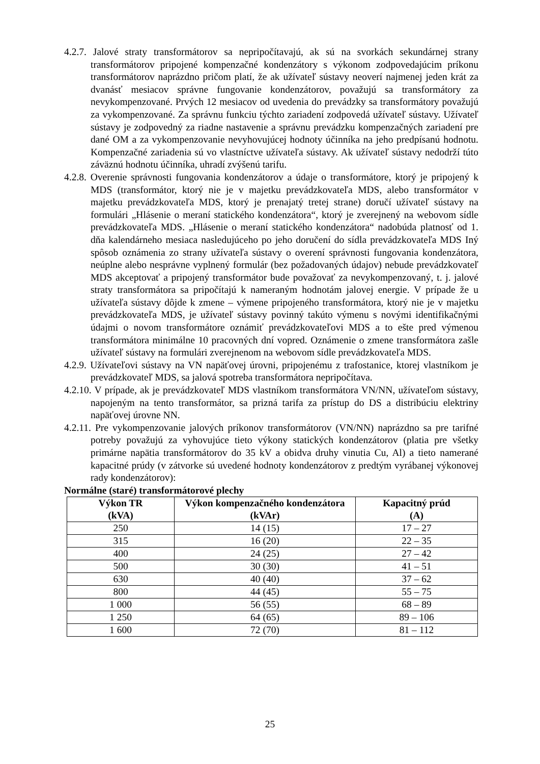4.2.7. Jalové straty transformátorov sa nepripočítavajú, ak sú na svorkách sekundárnej strany transformátorov pripojené kompenzačné kondenzátory s výkonom zodpovedajúcim príkonu transformátorov naprázdno pričom platí, že ak užívateľ sústavy neoverí najmenej jeden krát za dvanásť mesiacov správne fungovanie kondenzátorov, považujú sa transformátory za nevykompenzované. Prvých 12 mesiacov od uvedenia do prevádzky sa transformátory považujú za vykompenzované. Za správnu funkciu týchto zariadení zodpovedá užívateľ sústavy. Užívateľ sústavy je zodpovedný za riadne nastavenie a správnu prevádzku kompenzačných zariadení pre dané OM a za vykompenzovanie nevyhovujúcej hodnoty účinníka na jeho predpísanú hodnotu. Kompenzačné zariadenia sú vo vlastníctve užívateľa sústavy. Ak užívateľ sústavy nedodrží túto záväznú hodnotu účinníka, uhradí zvýšenú tarifu.
4.2.8. Overenie správnosti fungovania kondenzátorov a údaje o transformátore, ktorý je pripojený k MDS (transformátor, ktorý nie je v majetku prevádzkovateľa MDS, alebo transformátor v majetku prevádzkovateľa MDS, ktorý je prenajatý tretej strane) doručí užívateľ sústavy na formulári „Hlásenie o meraní statického kondenzátora“, ktorý je zverejnený na webovom sídle prevádzkovateľa MDS. „Hlásenie o meraní statického kondenzátora“ nadobúda platnosť od 1. dňa kalendárneho mesiaca nasledujúceho po jeho doručení do sídla prevádzkovateľa MDS Iný spôsob oznámenia zo strany užívateľa sústavy o overení správnosti fungovania kondenzátora, neúplne alebo nesprávne vyplnený formulár (bez požadovaných údajov) nebude prevádzkovateľ MDS akceptovať a pripojený transformátor bude považovať za nevykompenzovaný, t. j. jalové straty transformátora sa pripočítajú k nameraným hodnotám jalovej energie. V prípade že u užívateľa sústavy dôjde k zmene – výmene pripojeného transformátora, ktorý nie je v majetku prevádzkovateľa MDS, je užívateľ sústavy povinný takúto výmenu s novými identifikačnými údajmi o novom transformátore oznámiť prevádzkovateľovi MDS a to ešte pred výmenou transformátora minimálne 10 pracovných dní vopred. Oznámenie o zmene transformátora zašle užívateľ sústavy na formulári zverejnenom na webovom sídle prevádzkovateľa MDS.
4.2.9. Užívateľovi sústavy na VN napäťovej úrovni, pripojenému z trafostanice, ktorej vlastníkom je prevádzkovateľ MDS, sa jalová spotreba transformátora nepripočítava.
4.2.10. V prípade, ak je prevádzkovateľ MDS vlastníkom transformátora VN/NN, užívateľom sústavy, napojeným na tento transformátor, sa prizná tarifa za prístup do DS a distribúciu elektriny napäťovej úrovne NN.
4.2.11. Pre vykompenzovanie jalových príkonov transformátorov (VN/NN) naprázdno sa pre tarifné potreby považujú za vyhovujúce tieto výkony statických kondenzátorov (platia pre všetky primárne napätia transformátorov do 35 kV a obidva druhy vinutia Cu, Al) a tieto namerané kapacitné prúdy (v zátvorke sú uvedené hodnoty kondenzátorov z predtým vyrábanej výkonovej rady kondenzátorov):
Normálne (staré) transformátorové plechy
| Výkon TR (kVA) | Výkon kompenzačného kondenzátora (kVAr) | Kapacitný prúd (A) |
| --- | --- | --- |
| 250 | 14 (15) | 17 – 27 |
| 315 | 16 (20) | 22 – 35 |
| 400 | 24 (25) | 27 – 42 |
| 500 | 30 (30) | 41 – 51 |
| 630 | 40 (40) | 37 – 62 |
| 800 | 44 (45) | 55 – 75 |
| 1 000 | 56 (55) | 68 – 89 |
| 1 250 | 64 (65) | 89 – 106 |
| 1 600 | 72 (70) | 81 – 112 |
25